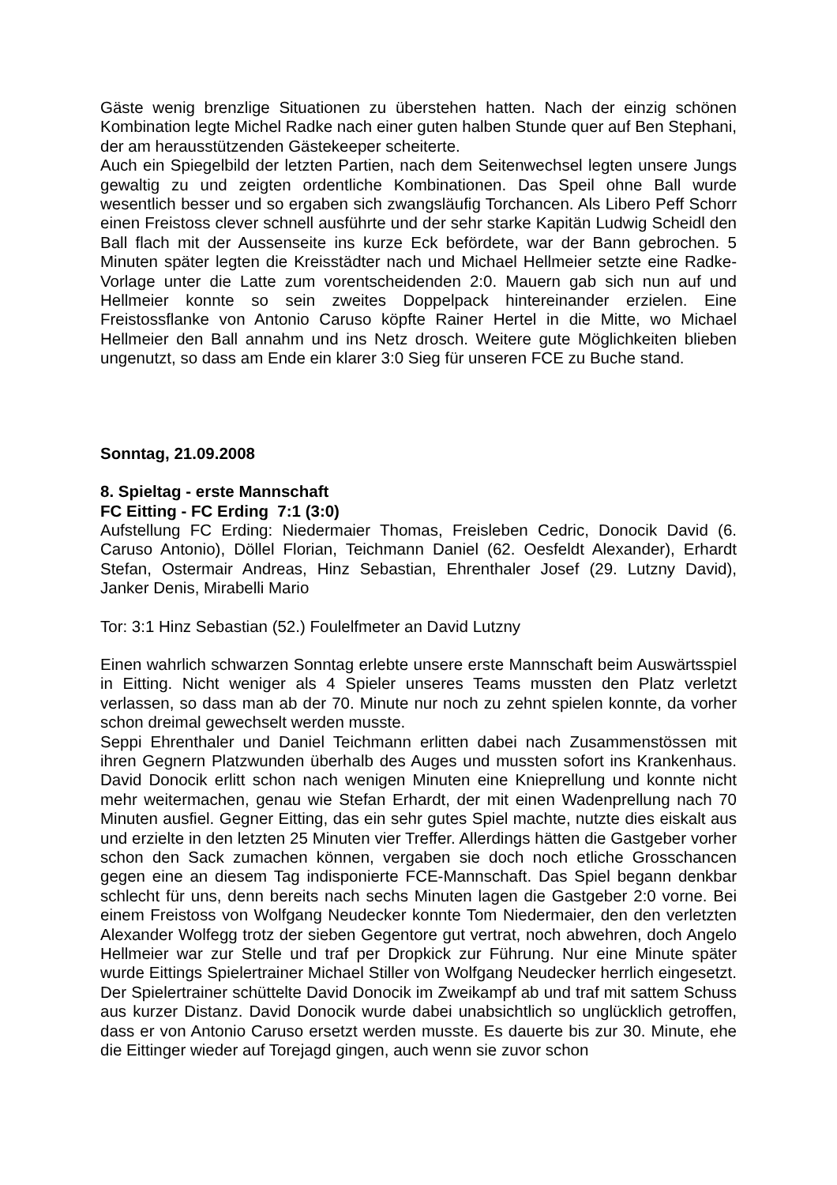Gäste wenig brenzlige Situationen zu überstehen hatten. Nach der einzig schönen Kombination legte Michel Radke nach einer guten halben Stunde quer auf Ben Stephani, der am herausstützenden Gästekeeper scheiterte.
Auch ein Spiegelbild der letzten Partien, nach dem Seitenwechsel legten unsere Jungs gewaltig zu und zeigten ordentliche Kombinationen. Das Speil ohne Ball wurde wesentlich besser und so ergaben sich zwangsläufig Torchancen. Als Libero Peff Schorr einen Freistoss clever schnell ausführte und der sehr starke Kapitän Ludwig Scheidl den Ball flach mit der Aussenseite ins kurze Eck befördete, war der Bann gebrochen. 5 Minuten später legten die Kreisstädter nach und Michael Hellmeier setzte eine Radke-Vorlage unter die Latte zum vorentscheidenden 2:0. Mauern gab sich nun auf und Hellmeier konnte so sein zweites Doppelpack hintereinander erzielen. Eine Freistossflanke von Antonio Caruso köpfte Rainer Hertel in die Mitte, wo Michael Hellmeier den Ball annahm und ins Netz drosch. Weitere gute Möglichkeiten blieben ungenutzt, so dass am Ende ein klarer 3:0 Sieg für unseren FCE zu Buche stand.
Sonntag, 21.09.2008
8. Spieltag - erste Mannschaft
FC Eitting - FC Erding 7:1 (3:0)
Aufstellung FC Erding: Niedermaier Thomas, Freisleben Cedric, Donocik David (6. Caruso Antonio), Döllel Florian, Teichmann Daniel (62. Oesfeldt Alexander), Erhardt Stefan, Ostermair Andreas, Hinz Sebastian, Ehrenthaler Josef (29. Lutzny David), Janker Denis, Mirabelli Mario
Tor: 3:1 Hinz Sebastian (52.) Foulelfmeter an David Lutzny
Einen wahrlich schwarzen Sonntag erlebte unsere erste Mannschaft beim Auswärtsspiel in Eitting. Nicht weniger als 4 Spieler unseres Teams mussten den Platz verletzt verlassen, so dass man ab der 70. Minute nur noch zu zehnt spielen konnte, da vorher schon dreimal gewechselt werden musste.
Seppi Ehrenthaler und Daniel Teichmann erlitten dabei nach Zusammenstössen mit ihren Gegnern Platzwunden überhalb des Auges und mussten sofort ins Krankenhaus. David Donocik erlitt schon nach wenigen Minuten eine Knieprellung und konnte nicht mehr weitermachen, genau wie Stefan Erhardt, der mit einen Wadenprellung nach 70 Minuten ausfiel. Gegner Eitting, das ein sehr gutes Spiel machte, nutzte dies eiskalt aus und erzielte in den letzten 25 Minuten vier Treffer. Allerdings hätten die Gastgeber vorher schon den Sack zumachen können, vergaben sie doch noch etliche Grosschancen gegen eine an diesem Tag indisponierte FCE-Mannschaft. Das Spiel begann denkbar schlecht für uns, denn bereits nach sechs Minuten lagen die Gastgeber 2:0 vorne. Bei einem Freistoss von Wolfgang Neudecker konnte Tom Niedermaier, den den verletzten Alexander Wolfegg trotz der sieben Gegentore gut vertrat, noch abwehren, doch Angelo Hellmeier war zur Stelle und traf per Dropkick zur Führung. Nur eine Minute später wurde Eittings Spielertrainer Michael Stiller von Wolfgang Neudecker herrlich eingesetzt. Der Spielertrainer schüttelte David Donocik im Zweikampf ab und traf mit sattem Schuss aus kurzer Distanz. David Donocik wurde dabei unabsichtlich so unglücklich getroffen, dass er von Antonio Caruso ersetzt werden musste. Es dauerte bis zur 30. Minute, ehe die Eittinger wieder auf Torejagd gingen, auch wenn sie zuvor schon